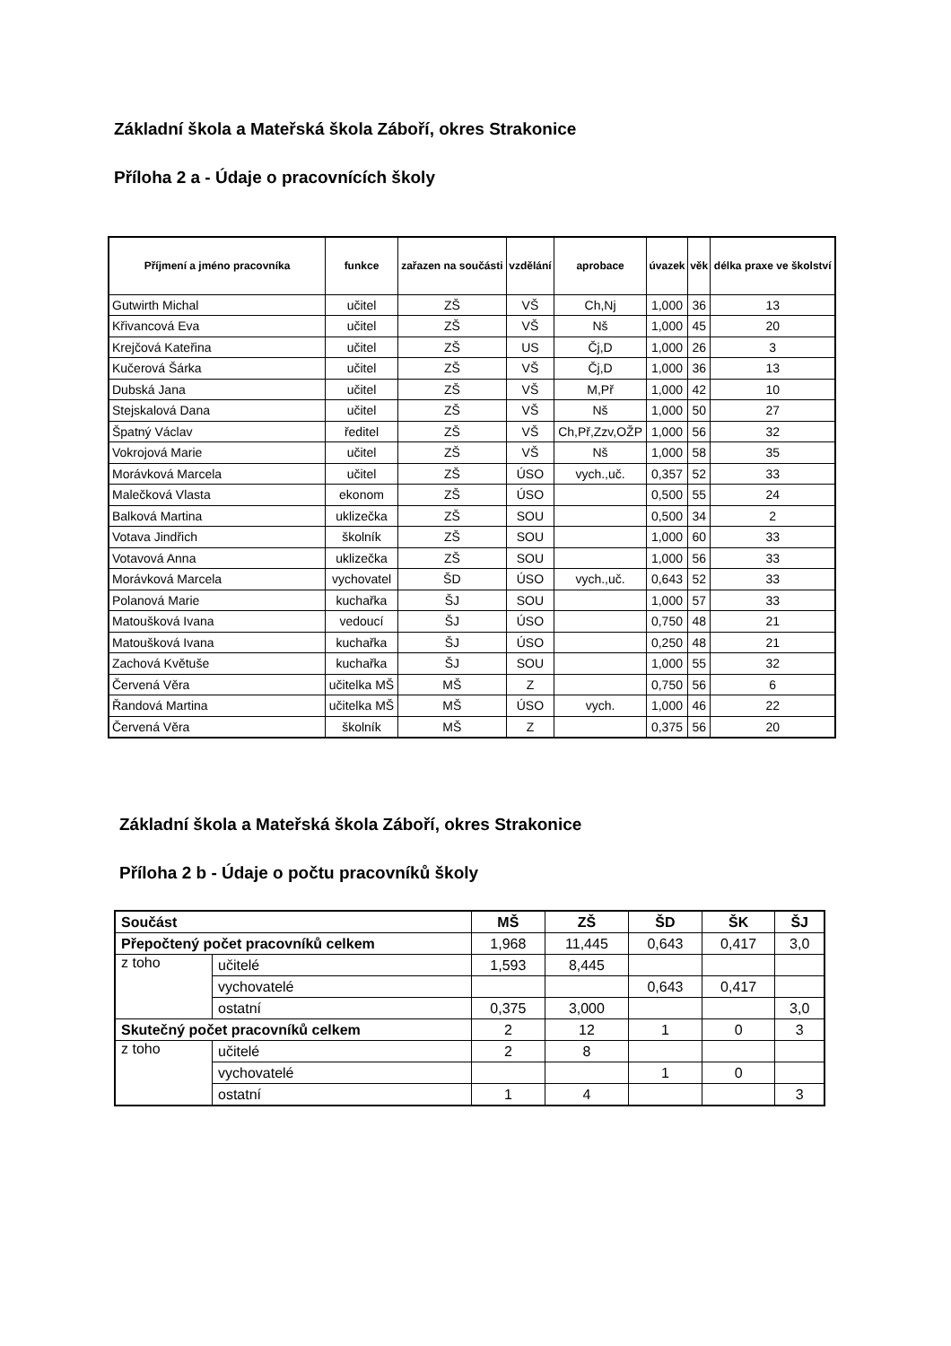Základní škola a Mateřská škola Záboří, okres Strakonice
Příloha 2 a - Údaje o pracovnících školy
| Příjmení a jméno pracovníka | funkce | zařazen na součásti | vzdělání | aprobace | úvazek | věk | délka praxe ve školství |
| --- | --- | --- | --- | --- | --- | --- | --- |
| Gutwirth Michal | učitel | ZŠ | VŠ | Ch,Nj | 1,000 | 36 | 13 |
| Křivancová Eva | učitel | ZŠ | VŠ | Nš | 1,000 | 45 | 20 |
| Krejčová Kateřina | učitel | ZŠ | US | Čj,D | 1,000 | 26 | 3 |
| Kučerová Šárka | učitel | ZŠ | VŠ | Čj,D | 1,000 | 36 | 13 |
| Dubská Jana | učitel | ZŠ | VŠ | M,Př | 1,000 | 42 | 10 |
| Stejskalová Dana | učitel | ZŠ | VŠ | Nš | 1,000 | 50 | 27 |
| Špatný Václav | ředitel | ZŠ | VŠ | Ch,Př,Zzv,OŽP | 1,000 | 56 | 32 |
| Vokrojová Marie | učitel | ZŠ | VŠ | Nš | 1,000 | 58 | 35 |
| Morávková Marcela | učitel | ZŠ | ÚSO | vych.,uč. | 0,357 | 52 | 33 |
| Malečková Vlasta | ekonom | ZŠ | ÚSO | | 0,500 | 55 | 24 |
| Balková Martina | uklizečka | ZŠ | SOU | | 0,500 | 34 | 2 |
| Votava Jindřich | školník | ZŠ | SOU | | 1,000 | 60 | 33 |
| Votavová Anna | uklizečka | ZŠ | SOU | | 1,000 | 56 | 33 |
| Morávková Marcela | vychovatel | ŠD | ÚSO | vych.,uč. | 0,643 | 52 | 33 |
| Polanová Marie | kuchařka | ŠJ | SOU | | 1,000 | 57 | 33 |
| Matoušková Ivana | vedoucí | ŠJ | ÚSO | | 0,750 | 48 | 21 |
| Matoušková Ivana | kuchařka | ŠJ | ÚSO | | 0,250 | 48 | 21 |
| Zachová Květuše | kuchařka | ŠJ | SOU | | 1,000 | 55 | 32 |
| Červená Věra | učitelka MŠ | MŠ | Z | | 0,750 | 56 | 6 |
| Řandová Martina | učitelka MŠ | MŠ | ÚSO | vych. | 1,000 | 46 | 22 |
| Červená Věra | školník | MŠ | Z | | 0,375 | 56 | 20 |
Základní škola a Mateřská škola Záboří, okres Strakonice
Příloha 2 b - Údaje o počtu pracovníků školy
| Součást | | MŠ | ZŠ | ŠD | ŠK | ŠJ |
| Přepočtený počet pracovníků celkem | | 1,968 | 11,445 | 0,643 | 0,417 | 3,0 |
| z toho | učitelé | 1,593 | 8,445 | | | |
| | vychovatelé | | | 0,643 | 0,417 | |
| | ostatní | 0,375 | 3,000 | | | 3,0 |
| Skutečný počet pracovníků celkem | | 2 | 12 | 1 | 0 | 3 |
| z toho | učitelé | 2 | 8 | | | |
| | vychovatelé | | | 1 | 0 | |
| | ostatní | 1 | 4 | | | 3 |